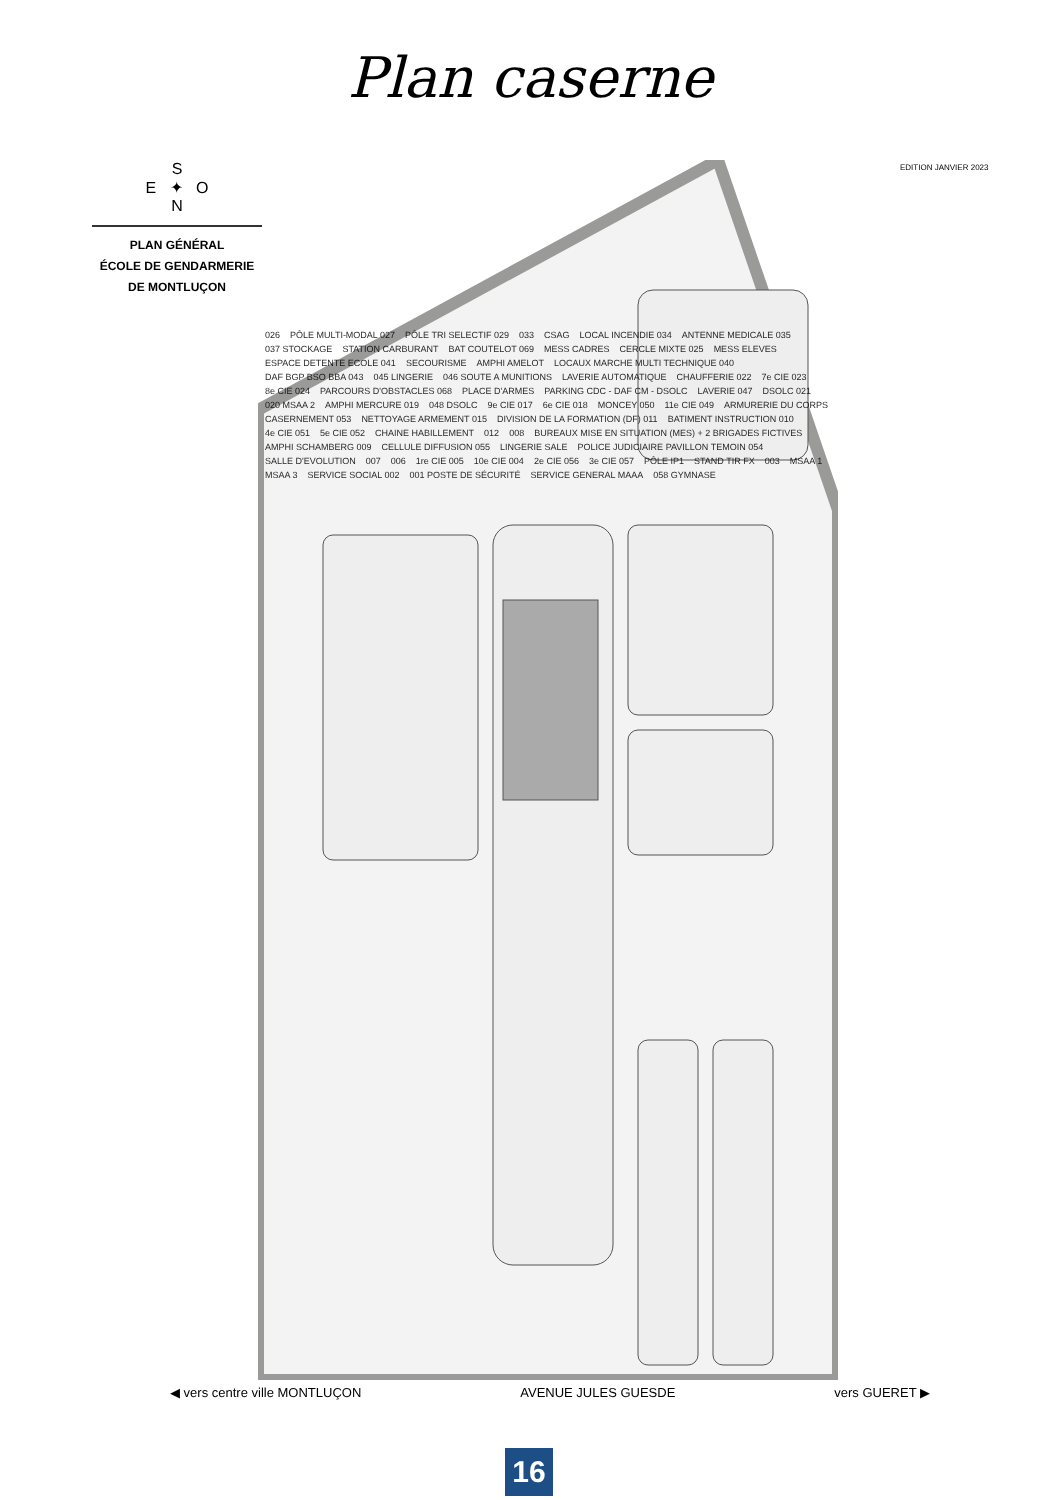Plan caserne
S
E ✦ O
N
PLAN GÉNÉRAL
ÉCOLE DE GENDARMERIE
DE MONTLUÇON
EDITION JANVIER 2023
026 PÔLE MULTI-MODAL 027 PÔLE TRI SELECTIF 029 033 CSAG LOCAL INCENDIE 034 ANTENNE MEDICALE 035 037 STOCKAGE STATION CARBURANT BAT COUTELOT 069 MESS CADRES CERCLE MIXTE 025 MESS ELEVES ESPACE DETENTE ECOLE 041 SECOURISME AMPHI AMELOT LOCAUX MARCHE MULTI TECHNIQUE 040 DAF BGP BSO BBA 043 045 LINGERIE 046 SOUTE A MUNITIONS LAVERIE AUTOMATIQUE CHAUFFERIE 022 7e CIE 023 8e CIE 024 PARCOURS D'OBSTACLES 068 PLACE D'ARMES PARKING CDC - DAF CM - DSOLC LAVERIE 047 DSOLC 021 020 MSAA 2 AMPHI MERCURE 019 048 DSOLC 9e CIE 017 6e CIE 018 MONCEY 050 11e CIE 049 ARMURERIE DU CORPS CASERNEMENT 053 NETTOYAGE ARMEMENT 015 DIVISION DE LA FORMATION (DF) 011 BATIMENT INSTRUCTION 010 4e CIE 051 5e CIE 052 CHAINE HABILLEMENT 012 008 BUREAUX MISE EN SITUATION (MES) + 2 BRIGADES FICTIVES AMPHI SCHAMBERG 009 CELLULE DIFFUSION 055 LINGERIE SALE POLICE JUDICIAIRE PAVILLON TEMOIN 054 SALLE D'EVOLUTION 007 006 1re CIE 005 10e CIE 004 2e CIE 056 3e CIE 057 PÔLE IP1 STAND TIR FX 003 MSAA 1 MSAA 3 SERVICE SOCIAL 002 001 POSTE DE SÉCURITÉ SERVICE GENERAL MAAA 058 GYMNASE
◀ vers centre ville MONTLUÇON AVENUE JULES GUESDE vers GUERET ▶
16